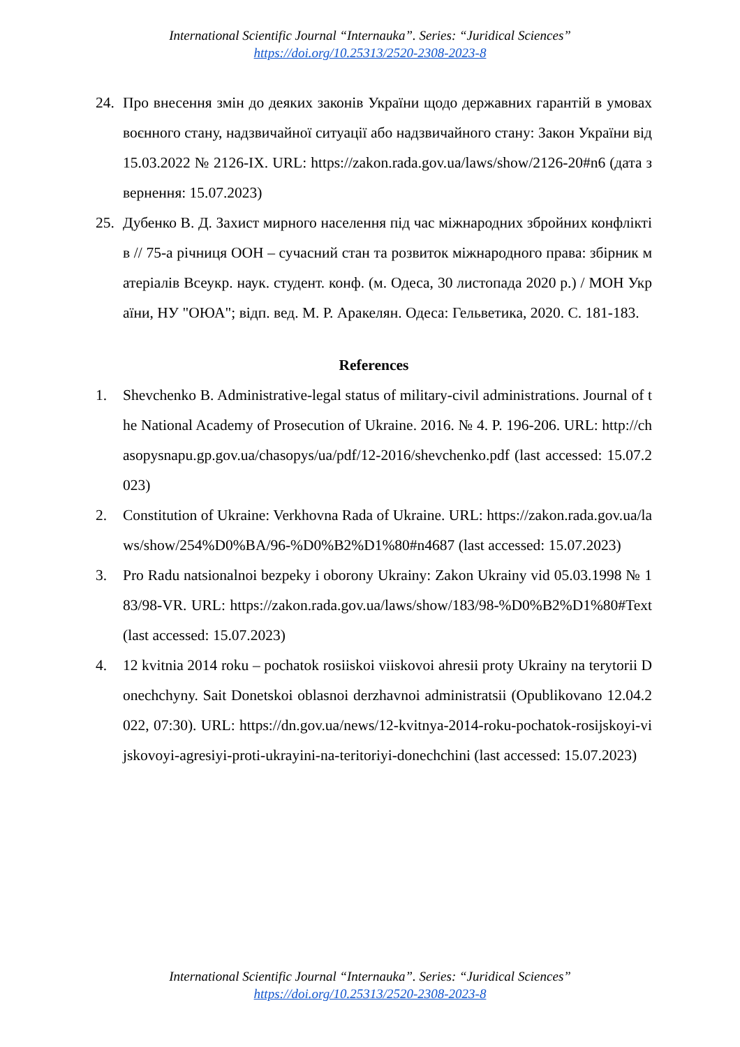International Scientific Journal “Internauka”. Series: “Juridical Sciences”
https://doi.org/10.25313/2520-2308-2023-8
24. Про внесення змін до деяких законів України щодо державних гарантій в умовах воєнного стану, надзвичайної ситуації або надзвичайного стану: Закон України від 15.03.2022 № 2126-IX. URL: https://zakon.rada.gov.ua/laws/show/2126-20#n6 (дата звернення: 15.07.2023)
25. Дубенко В. Д. Захист мирного населення під час міжнародних збройних конфліктів // 75-а річниця ООН – сучасний стан та розвиток міжнародного права: збірник матеріалів Всеукр. наук. студент. конф. (м. Одеса, 30 листопада 2020 р.) / МОН України, НУ "ОЮА"; відп. вед. М. Р. Аракелян. Одеса: Гельветика, 2020. С. 181-183.
References
1. Shevchenko B. Administrative-legal status of military-civil administrations. Journal of the National Academy of Prosecution of Ukraine. 2016. № 4. P. 196-206. URL: http://chasopysnapu.gp.gov.ua/chasopys/ua/pdf/12-2016/shevchenko.pdf (last accessed: 15.07.2023)
2. Constitution of Ukraine: Verkhovna Rada of Ukraine. URL: https://zakon.rada.gov.ua/laws/show/254%D0%BA/96-%D0%B2%D1%80#n4687 (last accessed: 15.07.2023)
3. Pro Radu natsionalnoi bezpeky i oborony Ukrainy: Zakon Ukrainy vid 05.03.1998 № 183/98-VR. URL: https://zakon.rada.gov.ua/laws/show/183/98-%D0%B2%D1%80#Text (last accessed: 15.07.2023)
4. 12 kvitnia 2014 roku – pochatok rosiiskoi viiskovoi ahresii proty Ukrainy na terytorii Donechchyny. Sait Donetskoi oblasnoi derzhavnoi administratsii (Opublikovano 12.04.2022, 07:30). URL: https://dn.gov.ua/news/12-kvitnya-2014-roku-pochatok-rosijskoyi-vijskovoyi-agresiyi-proti-ukrayini-na-teritoriyi-donechchini (last accessed: 15.07.2023)
International Scientific Journal “Internauka”. Series: “Juridical Sciences”
https://doi.org/10.25313/2520-2308-2023-8